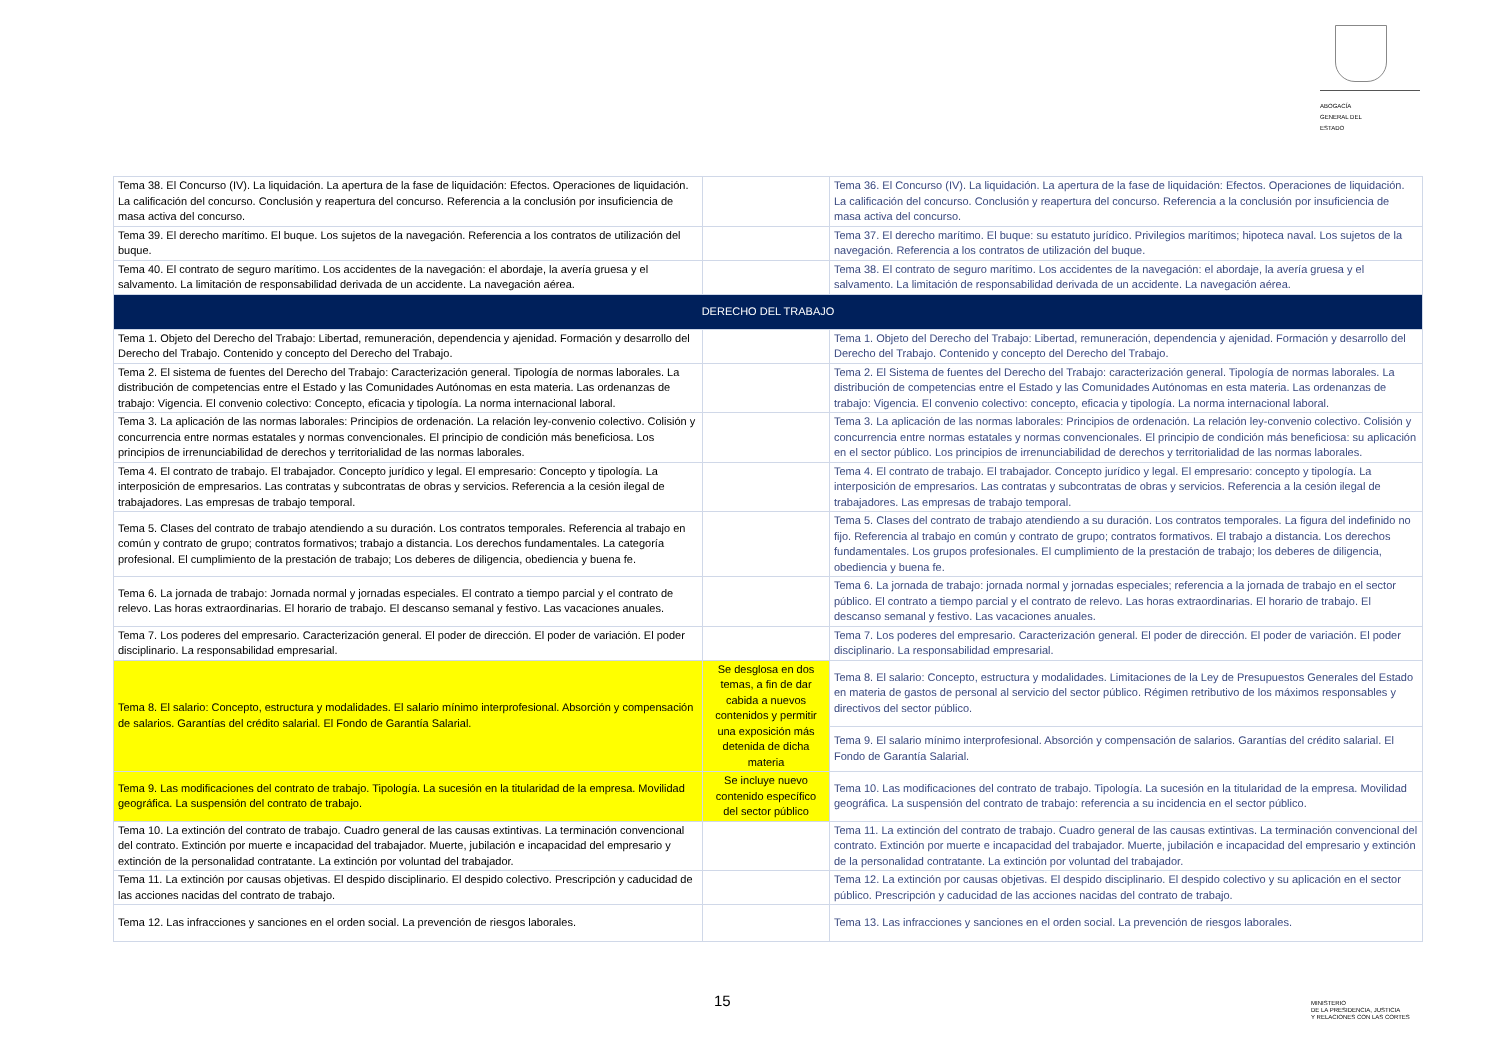ABOGACÍA
GENERAL DEL
ESTADO
| Tema 38. El Concurso (IV). La liquidación. La apertura de la fase de liquidación: Efectos. Operaciones de liquidación. La calificación del concurso. Conclusión y reapertura del concurso. Referencia a la conclusión por insuficiencia de masa activa del concurso. | | Tema 36. El Concurso (IV). La liquidación. La apertura de la fase de liquidación: Efectos. Operaciones de liquidación. La calificación del concurso. Conclusión y reapertura del concurso. Referencia a la conclusión por insuficiencia de masa activa del concurso. |
| Tema 39. El derecho marítimo. El buque. Los sujetos de la navegación. Referencia a los contratos de utilización del buque. | | Tema 37. El derecho marítimo. El buque: su estatuto jurídico. Privilegios marítimos; hipoteca naval. Los sujetos de la navegación. Referencia a los contratos de utilización del buque. |
| Tema 40. El contrato de seguro marítimo. Los accidentes de la navegación: el abordaje, la avería gruesa y el salvamento. La limitación de responsabilidad derivada de un accidente. La navegación aérea. | | Tema 38. El contrato de seguro marítimo. Los accidentes de la navegación: el abordaje, la avería gruesa y el salvamento. La limitación de responsabilidad derivada de un accidente. La navegación aérea. |
| DERECHO DEL TRABAJO | | |
| Tema 1. Objeto del Derecho del Trabajo: Libertad, remuneración, dependencia y ajenidad. Formación y desarrollo del Derecho del Trabajo. Contenido y concepto del Derecho del Trabajo. | | Tema 1. Objeto del Derecho del Trabajo: Libertad, remuneración, dependencia y ajenidad. Formación y desarrollo del Derecho del Trabajo. Contenido y concepto del Derecho del Trabajo. |
| Tema 2. El sistema de fuentes del Derecho del Trabajo: Caracterización general. Tipología de normas laborales. La distribución de competencias entre el Estado y las Comunidades Autónomas en esta materia. Las ordenanzas de trabajo: Vigencia. El convenio colectivo: Concepto, eficacia y tipología. La norma internacional laboral. | | Tema 2. El Sistema de fuentes del Derecho del Trabajo: caracterización general. Tipología de normas laborales. La distribución de competencias entre el Estado y las Comunidades Autónomas en esta materia. Las ordenanzas de trabajo: Vigencia. El convenio colectivo: concepto, eficacia y tipología. La norma internacional laboral. |
| Tema 3. La aplicación de las normas laborales: Principios de ordenación. La relación ley-convenio colectivo. Colisión y concurrencia entre normas estatales y normas convencionales. El principio de condición más beneficiosa. Los principios de irrenunciabilidad de derechos y territorialidad de las normas laborales. | | Tema 3. La aplicación de las normas laborales: Principios de ordenación. La relación ley-convenio colectivo. Colisión y concurrencia entre normas estatales y normas convencionales. El principio de condición más beneficiosa: su aplicación en el sector público. Los principios de irrenunciabilidad de derechos y territorialidad de las normas laborales. |
| Tema 4. El contrato de trabajo. El trabajador. Concepto jurídico y legal. El empresario: Concepto y tipología. La interposición de empresarios. Las contratas y subcontratas de obras y servicios. Referencia a la cesión ilegal de trabajadores. Las empresas de trabajo temporal. | | Tema 4. El contrato de trabajo. El trabajador. Concepto jurídico y legal. El empresario: concepto y tipología. La interposición de empresarios. Las contratas y subcontratas de obras y servicios. Referencia a la cesión ilegal de trabajadores. Las empresas de trabajo temporal. |
| Tema 5. Clases del contrato de trabajo atendiendo a su duración. Los contratos temporales. Referencia al trabajo en común y contrato de grupo; contratos formativos; trabajo a distancia. Los derechos fundamentales. La categoría profesional. El cumplimiento de la prestación de trabajo; Los deberes de diligencia, obediencia y buena fe. | | Tema 5. Clases del contrato de trabajo atendiendo a su duración. Los contratos temporales. La figura del indefinido no fijo. Referencia al trabajo en común y contrato de grupo; contratos formativos. El trabajo a distancia. Los derechos fundamentales. Los grupos profesionales. El cumplimiento de la prestación de trabajo; los deberes de diligencia, obediencia y buena fe. |
| Tema 6. La jornada de trabajo: Jornada normal y jornadas especiales. El contrato a tiempo parcial y el contrato de relevo. Las horas extraordinarias. El horario de trabajo. El descanso semanal y festivo. Las vacaciones anuales. | | Tema 6. La jornada de trabajo: jornada normal y jornadas especiales; referencia a la jornada de trabajo en el sector público. El contrato a tiempo parcial y el contrato de relevo. Las horas extraordinarias. El horario de trabajo. El descanso semanal y festivo. Las vacaciones anuales. |
| Tema 7. Los poderes del empresario. Caracterización general. El poder de dirección. El poder de variación. El poder disciplinario. La responsabilidad empresarial. | | Tema 7. Los poderes del empresario. Caracterización general. El poder de dirección. El poder de variación. El poder disciplinario. La responsabilidad empresarial. |
| Tema 8. El salario: Concepto, estructura y modalidades. El salario mínimo interprofesional. Absorción y compensación de salarios. Garantías del crédito salarial. El Fondo de Garantía Salarial. | Se desglosa en dos temas, a fin de dar cabida a nuevos contenidos y permitir una exposición más detenida de dicha materia | Tema 8. El salario: Concepto, estructura y modalidades. Limitaciones de la Ley de Presupuestos Generales del Estado en materia de gastos de personal al servicio del sector público. Régimen retributivo de los máximos responsables y directivos del sector público. |
| | | Tema 9. El salario mínimo interprofesional. Absorción y compensación de salarios. Garantías del crédito salarial. El Fondo de Garantía Salarial. |
| Tema 9. Las modificaciones del contrato de trabajo. Tipología. La sucesión en la titularidad de la empresa. Movilidad geográfica. La suspensión del contrato de trabajo. | Se incluye nuevo contenido específico del sector público | Tema 10. Las modificaciones del contrato de trabajo. Tipología. La sucesión en la titularidad de la empresa. Movilidad geográfica. La suspensión del contrato de trabajo: referencia a su incidencia en el sector público. |
| Tema 10. La extinción del contrato de trabajo. Cuadro general de las causas extintivas. La terminación convencional del contrato. Extinción por muerte e incapacidad del trabajador. Muerte, jubilación e incapacidad del empresario y extinción de la personalidad contratante. La extinción por voluntad del trabajador. | | Tema 11. La extinción del contrato de trabajo. Cuadro general de las causas extintivas. La terminación convencional del contrato. Extinción por muerte e incapacidad del trabajador. Muerte, jubilación e incapacidad del empresario y extinción de la personalidad contratante. La extinción por voluntad del trabajador. |
| Tema 11. La extinción por causas objetivas. El despido disciplinario. El despido colectivo. Prescripción y caducidad de las acciones nacidas del contrato de trabajo. | | Tema 12. La extinción por causas objetivas. El despido disciplinario. El despido colectivo y su aplicación en el sector público. Prescripción y caducidad de las acciones nacidas del contrato de trabajo. |
| Tema 12. Las infracciones y sanciones en el orden social. La prevención de riesgos laborales. | | Tema 13. Las infracciones y sanciones en el orden social. La prevención de riesgos laborales. |
15
MINISTERIO
DE LA PRESIDENCIA, JUSTICIA
Y RELACIONES CON LAS CORTES